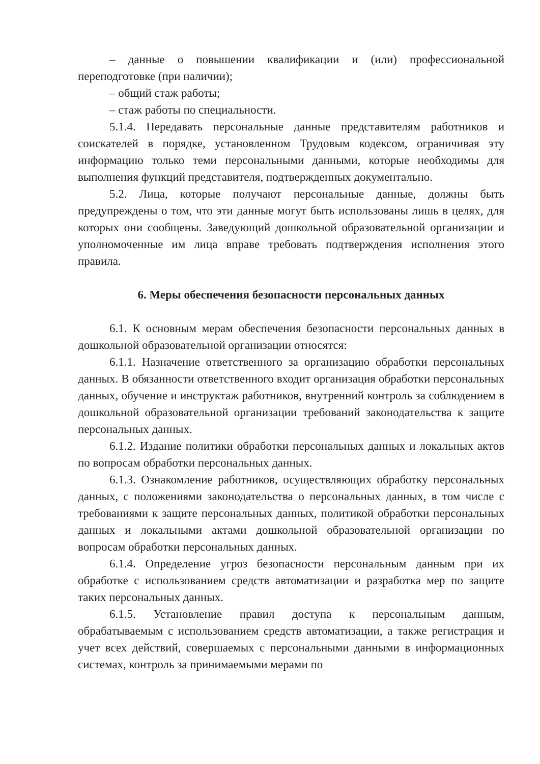– данные о повышении квалификации и (или) профессиональной переподготовке (при наличии);
– общий стаж работы;
– стаж работы по специальности.
5.1.4. Передавать персональные данные представителям работников и соискателей в порядке, установленном Трудовым кодексом, ограничивая эту информацию только теми персональными данными, которые необходимы для выполнения функций представителя, подтвержденных документально.
5.2. Лица, которые получают персональные данные, должны быть предупреждены о том, что эти данные могут быть использованы лишь в целях, для которых они сообщены. Заведующий дошкольной образовательной организации и уполномоченные им лица вправе требовать подтверждения исполнения этого правила.
6. Меры обеспечения безопасности персональных данных
6.1. К основным мерам обеспечения безопасности персональных данных в дошкольной образовательной организации относятся:
6.1.1. Назначение ответственного за организацию обработки персональных данных. В обязанности ответственного входит организация обработки персональных данных, обучение и инструктаж работников, внутренний контроль за соблюдением в дошкольной образовательной организации требований законодательства к защите персональных данных.
6.1.2. Издание политики обработки персональных данных и локальных актов по вопросам обработки персональных данных.
6.1.3. Ознакомление работников, осуществляющих обработку персональных данных, с положениями законодательства о персональных данных, в том числе с требованиями к защите персональных данных, политикой обработки персональных данных и локальными актами дошкольной образовательной организации по вопросам обработки персональных данных.
6.1.4. Определение угроз безопасности персональным данным при их обработке с использованием средств автоматизации и разработка мер по защите таких персональных данных.
6.1.5. Установление правил доступа к персональным данным, обрабатываемым с использованием средств автоматизации, а также регистрация и учет всех действий, совершаемых с персональными данными в информационных системах, контроль за принимаемыми мерами по